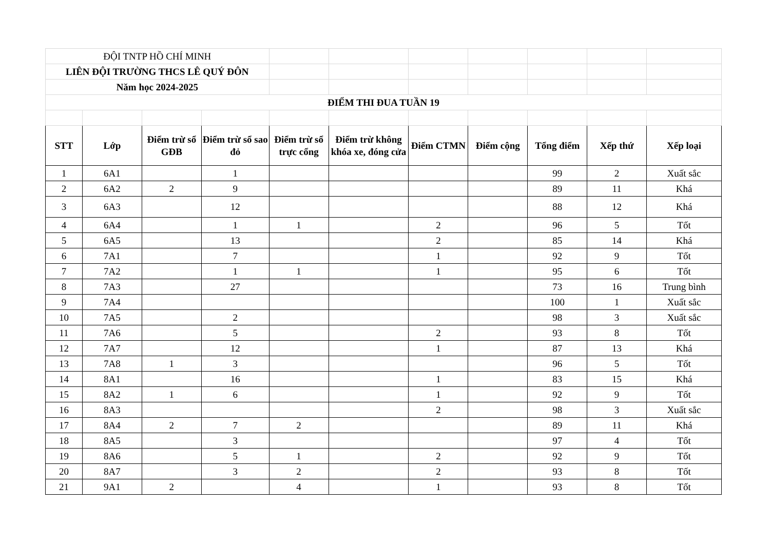| ĐỘI TNTP HỒ CHÍ MINH | | | | | | | | | | |
| LIÊN ĐỘI TRƯỜNG THCS LÊ QUÝ ĐÔN | | | | | | | | | | |
| Năm học 2024-2025 | | | | | | | | | | |
| ĐIỂM THI ĐUA TUẦN 19 | | | | | | | | | | |
| STT | Lớp | Điểm trừ sổ GĐB | Điểm trừ sổ sao đỏ | Điểm trừ sổ trực cổng | Điểm trừ không khóa xe, đóng cửa | Điểm CTMN | Điểm cộng | Tổng điểm | Xếp thứ | Xếp loại |
| 1 | 6A1 | | 1 | | | | | 99 | 2 | Xuất sắc |
| 2 | 6A2 | 2 | 9 | | | | | 89 | 11 | Khá |
| 3 | 6A3 | | 12 | | | | | 88 | 12 | Khá |
| 4 | 6A4 | | 1 | 1 | | 2 | | 96 | 5 | Tốt |
| 5 | 6A5 | | 13 | | | 2 | | 85 | 14 | Khá |
| 6 | 7A1 | | 7 | | | 1 | | 92 | 9 | Tốt |
| 7 | 7A2 | | 1 | 1 | | 1 | | 95 | 6 | Tốt |
| 8 | 7A3 | | 27 | | | | | 73 | 16 | Trung bình |
| 9 | 7A4 | | | | | | | 100 | 1 | Xuất sắc |
| 10 | 7A5 | | 2 | | | | | 98 | 3 | Xuất sắc |
| 11 | 7A6 | | 5 | | | 2 | | 93 | 8 | Tốt |
| 12 | 7A7 | | 12 | | | 1 | | 87 | 13 | Khá |
| 13 | 7A8 | 1 | 3 | | | | | 96 | 5 | Tốt |
| 14 | 8A1 | | 16 | | | 1 | | 83 | 15 | Khá |
| 15 | 8A2 | 1 | 6 | | | 1 | | 92 | 9 | Tốt |
| 16 | 8A3 | | | | | 2 | | 98 | 3 | Xuất sắc |
| 17 | 8A4 | 2 | 7 | 2 | | | | 89 | 11 | Khá |
| 18 | 8A5 | | 3 | | | | | 97 | 4 | Tốt |
| 19 | 8A6 | | 5 | 1 | | 2 | | 92 | 9 | Tốt |
| 20 | 8A7 | | 3 | 2 | | 2 | | 93 | 8 | Tốt |
| 21 | 9A1 | 2 | | 4 | | 1 | | 93 | 8 | Tốt |